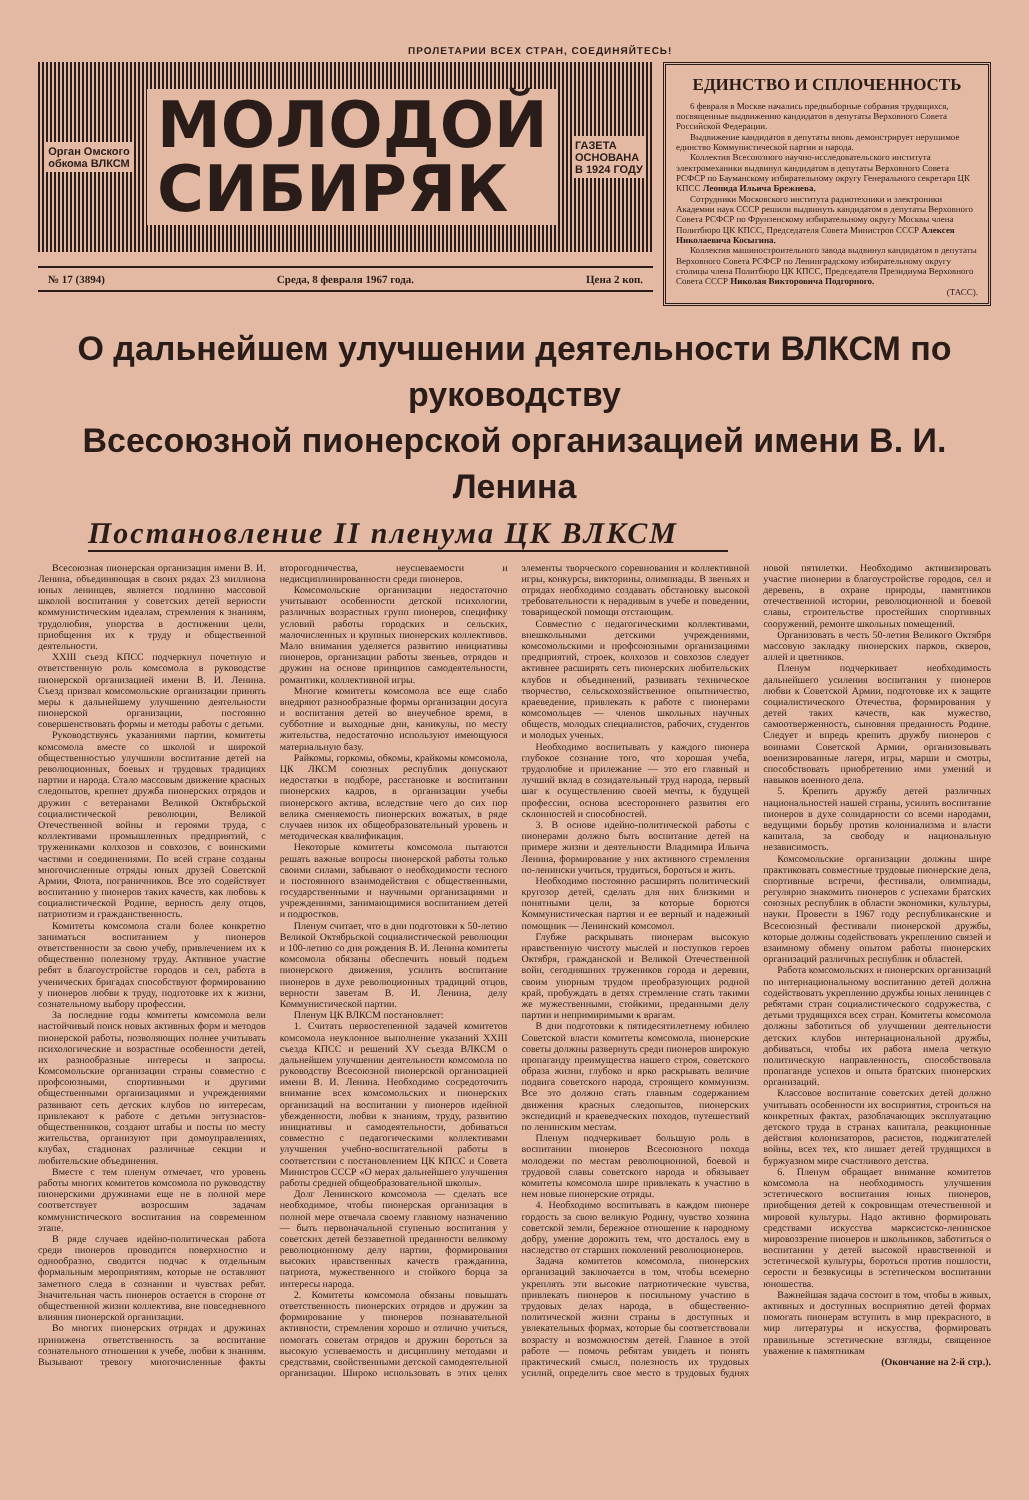ПРОЛЕТАРИИ ВСЕХ СТРАН, СОЕДИНЯЙТЕСЬ!
Орган Омского
обкома ВЛКСМ
МОЛОДОЙ
СИБИРЯК
ГАЗЕТА
ОСНОВАНА
В 1924 ГОДУ
№ 17 (3894) Среда, 8 февраля 1967 года. Цена 2 коп.
ЕДИНСТВО И СПЛОЧЕННОСТЬ
6 февраля в Москве начались предвыборные собрания трудящихся, посвященные выдвижению кандидатов в депутаты Верховного Совета Российской Федерации.
Выдвижение кандидатов в депутаты вновь демонстрирует нерушимое единство Коммунистической партии и народа.
Коллектив Всесоюзного научно-исследовательского института электромеханики выдвинул кандидатом в депутаты Верховного Совета РСФСР по Бауманскому избирательному округу Генерального секретаря ЦК КПСС Леонида Ильича Брежнева.
Сотрудники Московского института радиотехники и электроники Академии наук СССР решили выдвинуть кандидатом в депутаты Верховного Совета РСФСР по Фрунзенскому избирательному округу Москвы члена Политбюро ЦК КПСС, Председателя Совета Министров СССР Алексея Николаевича Косыгина.
Коллектив машиностроительного завода выдвинул кандидатом в депутаты Верховного Совета РСФСР по Ленинградскому избирательному округу столицы члена Политбюро ЦК КПСС, Председателя Президиума Верховного Совета СССР Николая Викторовича Подгорного.
(ТАСС).
О дальнейшем улучшении деятельности ВЛКСМ по руководству
Всесоюзной пионерской организацией имени В. И. Ленина
Постановление II пленума ЦК ВЛКСМ
Всесоюзная пионерская организация имени В. И. Ленина, объединяющая в своих рядах 23 миллиона юных ленинцев, является подлинно массовой школой воспитания у советских детей верности коммунистическим идеалам, стремления к знаниям, трудолюбия, упорства в достижении цели, приобщения их к труду и общественной деятельности.
XXIII съезд КПСС подчеркнул почетную и ответственную роль комсомола в руководстве пионерской организацией имени В. И. Ленина. Съезд призвал комсомольские организации принять меры к дальнейшему улучшению деятельности пионерской организации, постоянно совершенствовать формы и методы работы с детьми.
Руководствуясь указаниями партии, комитеты комсомола вместе со школой и широкой общественностью улучшили воспитание детей на революционных, боевых и трудовых традициях партии и народа. Стало массовым движение красных следопытов, крепнет дружба пионерских отрядов и дружин с ветеранами Великой Октябрьской социалистической революции, Великой Отечественной войны и героями труда, с коллективами промышленных предприятий, с тружениками колхозов и совхозов, с воинскими частями и соединениями. По всей стране созданы многочисленные отряды юных друзей Советской Армии, Флота, пограничников. Все это содействует воспитанию у пионеров таких качеств, как любовь к социалистической Родине, верность делу отцов, патриотизм и гражданственность.
Комитеты комсомола стали более конкретно заниматься воспитанием у пионеров ответственности за свою учебу, привлечением их к общественно полезному труду. Активное участие ребят в благоустройстве городов и сел, работа в ученических бригадах способствуют формированию у пионеров любви к труду, подготовке их к жизни, сознательному выбору профессии.
За последние годы комитеты комсомола вели настойчивый поиск новых активных форм и методов пионерской работы, позволяющих полнее учитывать психологические и возрастные особенности детей, их разнообразные интересы и запросы. Комсомольские организации страны совместно с профсоюзными, спортивными и другими общественными организациями и учреждениями развивают сеть детских клубов по интересам, привлекают к работе с детьми энтузиастов-общественников, создают штабы и посты по месту жительства, организуют при домоуправлениях, клубах, стадионах различные секции и любительские объединения.
Вместе с тем пленум отмечает, что уровень работы многих комитетов комсомола по руководству пионерскими дружинами еще не в полной мере соответствует возросшим задачам коммунистического воспитания на современном этапе.
В ряде случаев идейно-политическая работа среди пионеров проводится поверхностно и однообразно, сводится подчас к отдельным формальным мероприятиям, которые не оставляют заметного следа в сознании и чувствах ребят. Значительная часть пионеров остается в стороне от общественной жизни коллектива, вне повседневного влияния пионерской организации.
Во многих пионерских отрядах и дружинах принижена ответственность за воспитание сознательного отношения к учебе, любви к знаниям. Вызывают тревогу многочисленные факты второгодничества, неуспеваемости и недисциплинированности среди пионеров.
Комсомольские организации недостаточно учитывают особенности детской психологии, различных возрастных групп пионеров, специфику условий работы городских и сельских, малочисленных и крупных пионерских коллективов. Мало внимания уделяется развитию инициативы пионеров, организации работы звеньев, отрядов и дружин на основе принципов самодеятельности, романтики, коллективной игры.
Многие комитеты комсомола все еще слабо внедряют разнообразные формы организации досуга и воспитания детей во внеучебное время, в субботние и выходные дни, каникулы, по месту жительства, недостаточно используют имеющуюся материальную базу.
Райкомы, горкомы, обкомы, крайкомы комсомола, ЦК ЛКСМ союзных республик допускают недостатки в подборе, расстановке и воспитании пионерских кадров, в организации учебы пионерского актива, вследствие чего до сих пор велика сменяемость пионерских вожатых, в ряде случаев низок их общеобразовательный уровень и методическая квалификация.
Некоторые комитеты комсомола пытаются решать важные вопросы пионерской работы только своими силами, забывают о необходимости тесного и постоянного взаимодействия с общественными, государственными и научными организациями и учреждениями, занимающимися воспитанием детей и подростков.
Пленум считает, что в дни подготовки к 50-летию Великой Октябрьской социалистической революции и 100-летию со дня рождения В. И. Ленина комитеты комсомола обязаны обеспечить новый подъем пионерского движения, усилить воспитание пионеров в духе революционных традиций отцов, верности заветам В. И. Ленина, делу Коммунистической партии.
Пленум ЦК ВЛКСМ постановляет:
1. Считать первостепенной задачей комитетов комсомола неуклонное выполнение указаний XXIII съезда КПСС и решений XV съезда ВЛКСМ о дальнейшем улучшении деятельности комсомола по руководству Всесоюзной пионерской организацией имени В. И. Ленина. Необходимо сосредоточить внимание всех комсомольских и пионерских организаций на воспитании у пионеров идейной убежденности, любви к знаниям, труду, развитию инициативы и самодеятельности, добиваться совместно с педагогическими коллективами улучшения учебно-воспитательной работы в соответствии с постановлением ЦК КПСС и Совета Министров СССР «О мерах дальнейшего улучшения работы средней общеобразовательной школы».
Долг Ленинского комсомола — сделать все необходимое, чтобы пионерская организация в полной мере отвечала своему главному назначению — быть первоначальной ступенью воспитания у советских детей беззаветной преданности великому революционному делу партии, формирования высоких нравственных качеств гражданина, патриота, мужественного и стойкого борца за интересы народа.
2. Комитеты комсомола обязаны повышать ответственность пионерских отрядов и дружин за формирование у пионеров познавательной активности, стремления хорошо и отлично учиться, помогать советам отрядов и дружин бороться за высокую успеваемость и дисциплину методами и средствами, свойственными детской самодеятельной организации. Широко использовать в этих целях элементы творческого соревнования и коллективной игры, конкурсы, викторины, олимпиады. В звеньях и отрядах необходимо создавать обстановку высокой требовательности к нерадивым в учебе и поведении, товарищеской помощи отстающим.
Совместно с педагогическими коллективами, внешкольными детскими учреждениями, комсомольскими и профсоюзными организациями предприятий, строек, колхозов и совхозов следует активнее расширять сеть пионерских любительских клубов и объединений, развивать техническое творчество, сельскохозяйственное опытничество, краеведение, привлекать к работе с пионерами комсомольцев — членов школьных научных обществ, молодых специалистов, рабочих, студентов и молодых ученых.
Необходимо воспитывать у каждого пионера глубокое сознание того, что хорошая учеба, трудолюбие и прилежание — это его главный и лучший вклад в созидательный труд народа, первый шаг к осуществлению своей мечты, к будущей профессии, основа всестороннего развития его склонностей и способностей.
3. В основе идейно-политической работы с пионерами должно быть воспитание детей на примере жизни и деятельности Владимира Ильича Ленина, формирование у них активного стремления по-ленински учиться, трудиться, бороться и жить.
Необходимо постоянно расширять политический кругозор детей, сделать для них близкими и понятными цели, за которые борются Коммунистическая партия и ее верный и надежный помощник — Ленинский комсомол.
Глубже раскрывать пионерам высокую нравственную чистоту мыслей и поступков героев Октября, гражданской и Великой Отечественной войн, сегодняшних тружеников города и деревни, своим упорным трудом преобразующих родной край, пробуждать в детях стремление стать такими же мужественными, стойкими, преданными делу партии и непримиримыми к врагам.
В дни подготовки к пятидесятилетнему юбилею Советской власти комитеты комсомола, пионерские советы должны развернуть среди пионеров широкую пропаганду преимущества нашего строя, советского образа жизни, глубоко и ярко раскрывать величие подвига советского народа, строящего коммунизм. Все это должно стать главным содержанием движения красных следопытов, пионерских экспедиций и краеведческих походов, путешествий по ленинским местам.
Пленум подчеркивает большую роль в воспитании пионеров Всесоюзного похода молодежи по местам революционной, боевой и трудовой славы советского народа и обязывает комитеты комсомола шире привлекать к участию в нем новые пионерские отряды.
4. Необходимо воспитывать в каждом пионере гордость за свою великую Родину, чувство хозяина советской земли, бережное отношение к народному добру, умение дорожить тем, что досталось ему в наследство от старших поколений революционеров.
Задача комитетов комсомола, пионерских организаций заключается в том, чтобы всемерно укреплять эти высокие патриотические чувства, привлекать пионеров к посильному участию в трудовых делах народа, в общественно-политической жизни страны в доступных и увлекательных формах, которые бы соответствовали возрасту и возможностям детей. Главное в этой работе — помочь ребятам увидеть и понять практический смысл, полезность их трудовых усилий, определить свое место в трудовых буднях новой пятилетки. Необходимо активизировать участие пионерии в благоустройстве городов, сел и деревень, в охране природы, памятников отечественной истории, революционной и боевой славы, строительстве простейших спортивных сооружений, ремонте школьных помещений.
Организовать в честь 50-летия Великого Октября массовую закладку пионерских парков, скверов, аллей и цветников.
Пленум подчеркивает необходимость дальнейшего усиления воспитания у пионеров любви к Советской Армии, подготовке их к защите социалистического Отечества, формирования у детей таких качеств, как мужество, самоотверженность, сыновняя преданность Родине. Следует и впредь крепить дружбу пионеров с воинами Советской Армии, организовывать военизированные лагеря, игры, марши и смотры, способствовать приобретению ими умений и навыков военного дела.
5. Крепить дружбу детей различных национальностей нашей страны, усилить воспитание пионеров в духе солидарности со всеми народами, ведущими борьбу против колониализма и власти капитала, за свободу и национальную независимость.
Комсомольские организации должны шире практиковать совместные трудовые пионерские дела, спортивные встречи, фестивали, олимпиады, регулярно знакомить пионеров с успехами братских союзных республик в области экономики, культуры, науки. Провести в 1967 году республиканские и Всесоюзный фестивали пионерской дружбы, которые должны содействовать укреплению связей и взаимному обмену опытом работы пионерских организаций различных республик и областей.
Работа комсомольских и пионерских организаций по интернациональному воспитанию детей должна содействовать укреплению дружбы юных ленинцев с ребятами стран социалистического содружества, с детьми трудящихся всех стран. Комитеты комсомола должны заботиться об улучшении деятельности детских клубов интернациональной дружбы, добиваться, чтобы их работа имела четкую политическую направленность, способствовала пропаганде успехов и опыта братских пионерских организаций.
Классовое воспитание советских детей должно учитывать особенности их восприятия, строиться на конкретных фактах, разоблачающих эксплуатацию детского труда в странах капитала, реакционные действия колонизаторов, расистов, поджигателей войны, всех тех, кто лишает детей трудящихся в буржуазном мире счастливого детства.
6. Пленум обращает внимание комитетов комсомола на необходимость улучшения эстетического воспитания юных пионеров, приобщения детей к сокровищам отечественной и мировой культуры. Надо активно формировать средствами искусства марксистско-ленинское мировоззрение пионеров и школьников, заботиться о воспитании у детей высокой нравственной и эстетической культуры, бороться против пошлости, серости и безвкусицы в эстетическом воспитании юношества.
Важнейшая задача состоит в том, чтобы в живых, активных и доступных восприятию детей формах помогать пионерам вступить в мир прекрасного, в мир литературы и искусства, формировать правильные эстетические взгляды, священное уважение к памятникам
(Окончание на 2-й стр.).